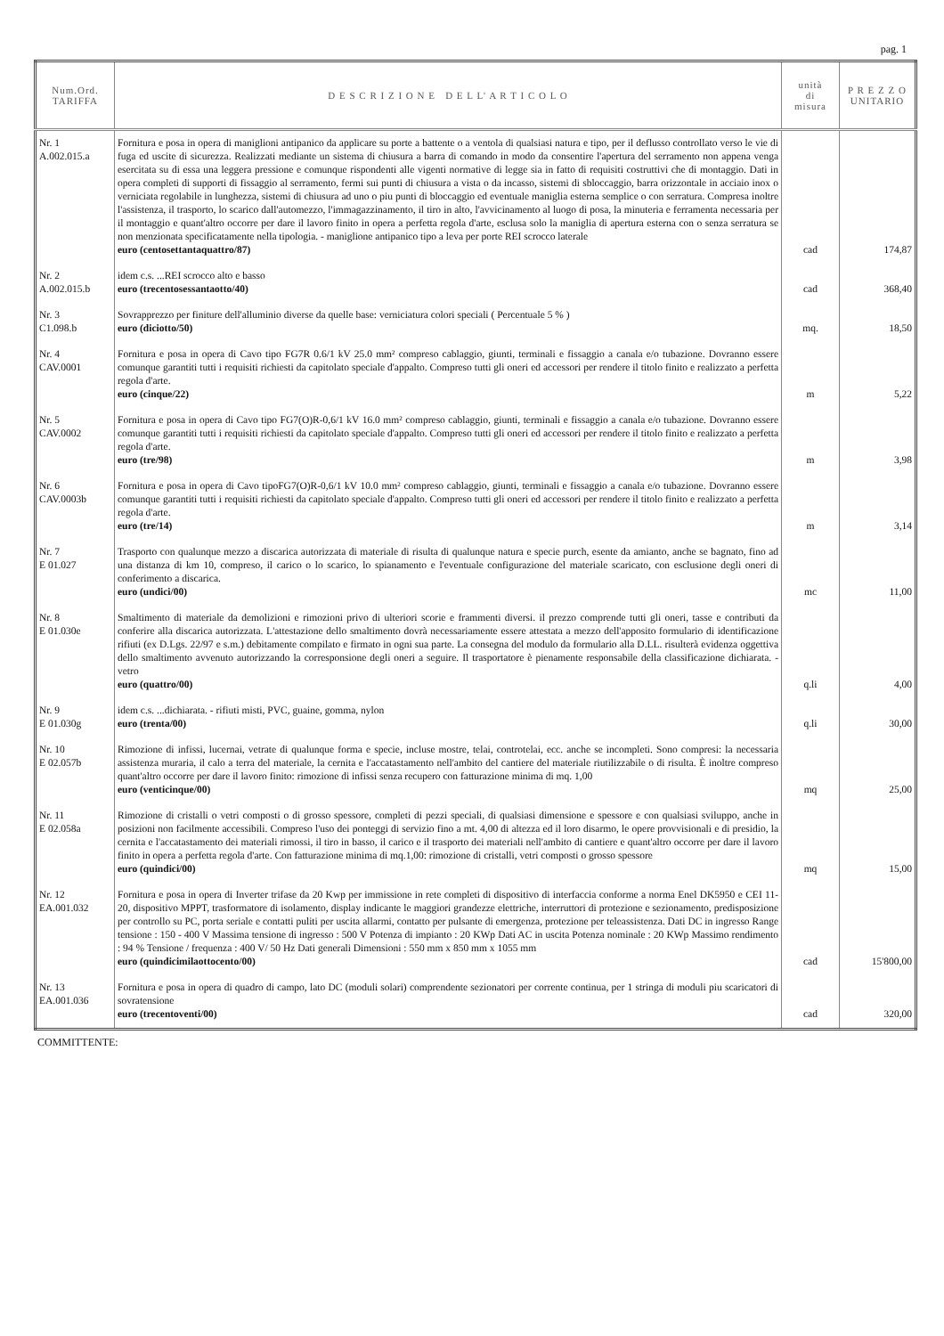pag. 1
| Num.Ord. TARIFFA | D E S C R I Z I O N E D E L L' A R T I C O L O | unità di misura | P R E Z Z O UNITARIO |
| --- | --- | --- | --- |
| Nr. 1 A.002.015.a | Fornitura e posa in opera di maniglioni antipanico da applicare su porte a battente o a ventola di qualsiasi natura e tipo, per il deflusso controllato verso le vie di fuga ed uscite di sicurezza. Realizzati mediante un sistema di chiusura a barra di comando in modo da consentire l'apertura del serramento non appena venga esercitata su di essa una leggera pressione e comunque rispondenti alle vigenti normative di legge sia in fatto di requisiti costruttivi che di montaggio. Dati in opera completi di supporti di fissaggio al serramento, fermi sui punti di chiusura a vista o da incasso, sistemi di sbloccaggio, barra orizzontale in acciaio inox o verniciata regolabile in lunghezza, sistemi di chiusura ad uno o piu punti di bloccaggio ed eventuale maniglia esterna semplice o con serratura. Compresa inoltre l'assistenza, il trasporto, lo scarico dall'automezzo, l'immagazzinamento, il tiro in alto, l'avvicinamento al luogo di posa, la minuteria e ferramenta necessaria per il montaggio e quant'altro occorre per dare il lavoro finito in opera a perfetta regola d'arte, esclusa solo la maniglia di apertura esterna con o senza serratura se non menzionata specificatamente nella tipologia. - maniglione antipanico tipo a leva per porte REI scrocco laterale euro (centosettantaquattro/87) | cad | 174,87 |
| Nr. 2 A.002.015.b | idem c.s. ...REI scrocco alto e basso euro (trecentosessantaotto/40) | cad | 368,40 |
| Nr. 3 C1.098.b | Sovrapprezzo per finiture dell'alluminio diverse da quelle base: verniciatura colori speciali ( Percentuale 5 % ) euro (diciotto/50) | mq. | 18,50 |
| Nr. 4 CAV.0001 | Fornitura e posa in opera di Cavo tipo FG7R 0.6/1 kV 25.0 mm² compreso cablaggio, giunti, terminali e fissaggio a canala e/o tubazione. Dovranno essere comunque garantiti tutti i requisiti richiesti da capitolato speciale d'appalto. Compreso tutti gli oneri ed accessori per rendere il titolo finito e realizzato a perfetta regola d'arte. euro (cinque/22) | m | 5,22 |
| Nr. 5 CAV.0002 | Fornitura e posa in opera di Cavo tipo FG7(O)R-0,6/1 kV 16.0 mm² compreso cablaggio, giunti, terminali e fissaggio a canala e/o tubazione. Dovranno essere comunque garantiti tutti i requisiti richiesti da capitolato speciale d'appalto. Compreso tutti gli oneri ed accessori per rendere il titolo finito e realizzato a perfetta regola d'arte. euro (tre/98) | m | 3,98 |
| Nr. 6 CAV.0003b | Fornitura e posa in opera di Cavo tipoFG7(O)R-0,6/1 kV 10.0 mm² compreso cablaggio, giunti, terminali e fissaggio a canala e/o tubazione. Dovranno essere comunque garantiti tutti i requisiti richiesti da capitolato speciale d'appalto. Compreso tutti gli oneri ed accessori per rendere il titolo finito e realizzato a perfetta regola d'arte. euro (tre/14) | m | 3,14 |
| Nr. 7 E 01.027 | Trasporto con qualunque mezzo a discarica autorizzata di materiale di risulta di qualunque natura e specie purch, esente da amianto, anche se bagnato, fino ad una distanza di km 10, compreso, il carico o lo scarico, lo spianamento e l'eventuale configurazione del materiale scaricato, con esclusione degli oneri di conferimento a discarica. euro (undici/00) | mc | 11,00 |
| Nr. 8 E 01.030e | Smaltimento di materiale da demolizioni e rimozioni privo di ulteriori scorie e frammenti diversi. il prezzo comprende tutti gli oneri, tasse e contributi da conferire alla discarica autorizzata. L'attestazione dello smaltimento dovrà necessariamente essere attestata a mezzo dell'apposito formulario di identificazione rifiuti (ex D.Lgs. 22/97 e s.m.) debitamente compilato e firmato in ogni sua parte. La consegna del modulo da formulario alla D.LL. risulterà evidenza oggettiva dello smaltimento avvenuto autorizzando la corresponsione degli oneri a seguire. Il trasportatore è pienamente responsabile della classificazione dichiarata. - vetro euro (quattro/00) | q.li | 4,00 |
| Nr. 9 E 01.030g | idem c.s. ...dichiarata. - rifiuti misti, PVC, guaine, gomma, nylon euro (trenta/00) | q.li | 30,00 |
| Nr. 10 E 02.057b | Rimozione di infissi, lucernai, vetrate di qualunque forma e specie, incluse mostre, telai, controtelai, ecc. anche se incompleti. Sono compresi: la necessaria assistenza muraria, il calo a terra del materiale, la cernita e l'accatastamento nell'ambito del cantiere del materiale riutilizzabile o di risulta. È inoltre compreso quant'altro occorre per dare il lavoro finito: rimozione di infissi senza recupero con fatturazione minima di mq. 1,00 euro (venticinque/00) | mq | 25,00 |
| Nr. 11 E 02.058a | Rimozione di cristalli o vetri composti o di grosso spessore, completi di pezzi speciali, di qualsiasi dimensione e spessore e con qualsiasi sviluppo, anche in posizioni non facilmente accessibili. Compreso l'uso dei ponteggi di servizio fino a mt. 4,00 di altezza ed il loro disarmo, le opere provvisionali e di presidio, la cernita e l'accatastamento dei materiali rimossi, il tiro in basso, il carico e il trasporto dei materiali nell'ambito di cantiere e quant'altro occorre per dare il lavoro finito in opera a perfetta regola d'arte. Con fatturazione minima di mq.1,00: rimozione di cristalli, vetri composti o grosso spessore euro (quindici/00) | mq | 15,00 |
| Nr. 12 EA.001.032 | Fornitura e posa in opera di Inverter trifase da 20 Kwp per immissione in rete completi di dispositivo di interfaccia conforme a norma Enel DK5950 e CEI 11- 20, dispositivo MPPT, trasformatore di isolamento, display indicante le maggiori grandezze elettriche, interruttori di protezione e sezionamento, predisposizione per controllo su PC, porta seriale e contatti puliti per uscita allarmi, contatto per pulsante di emergenza, protezione per teleassistenza. Dati DC in ingresso Range tensione : 150 - 400 V Massima tensione di ingresso : 500 V Potenza di impianto : 20 KWp Dati AC in uscita Potenza nominale : 20 KWp Massimo rendimento : 94 % Tensione / frequenza : 400 V/ 50 Hz Dati generali Dimensioni : 550 mm x 850 mm x 1055 mm euro (quindicimilaottocento/00) | cad | 15'800,00 |
| Nr. 13 EA.001.036 | Fornitura e posa in opera di quadro di campo, lato DC (moduli solari) comprendente sezionatori per corrente continua, per 1 stringa di moduli piu scaricatori di sovratensione euro (trecentoventi/00) | cad | 320,00 |
COMMITTENTE: